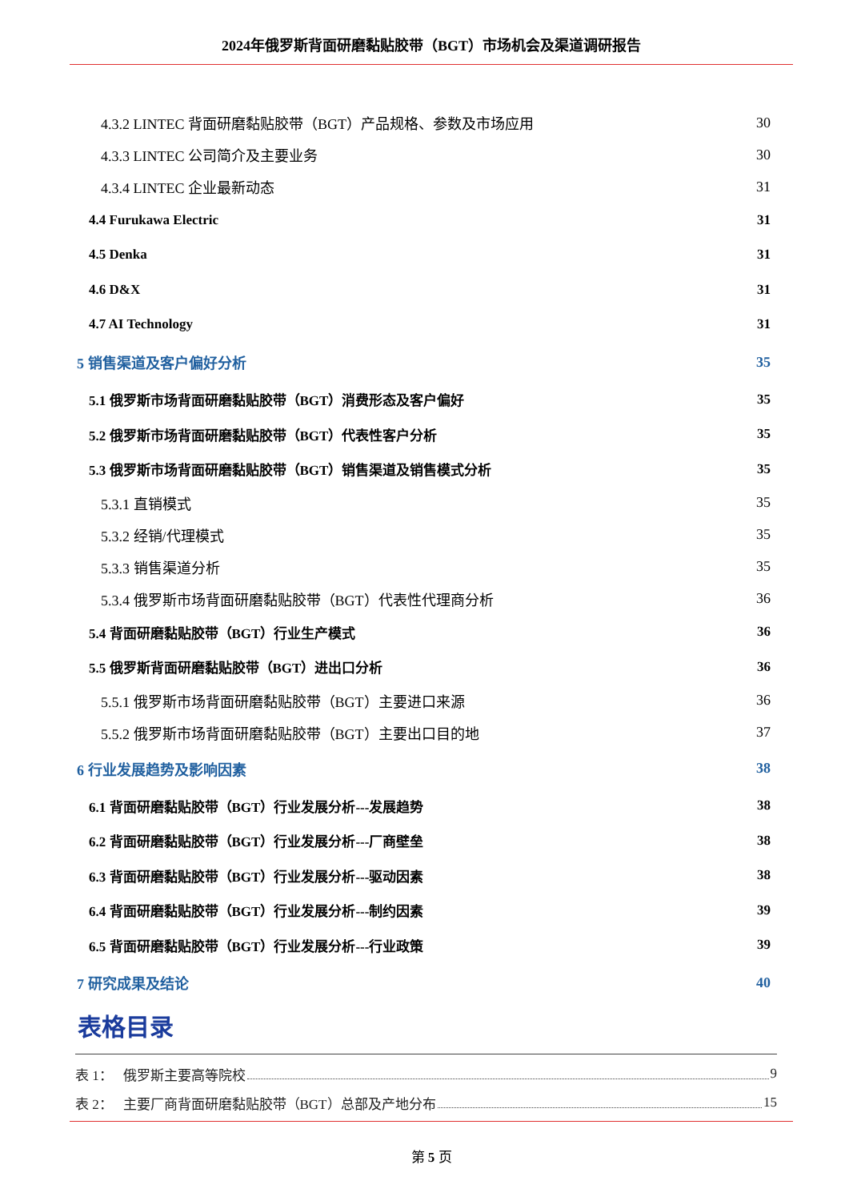2024年俄罗斯背面研磨黏贴胶带（BGT）市场机会及渠道调研报告
4.3.2 LINTEC 背面研磨黏贴胶带（BGT）产品规格、参数及市场应用 30
4.3.3 LINTEC 公司简介及主要业务 30
4.3.4 LINTEC 企业最新动态 31
4.4 Furukawa Electric 31
4.5 Denka 31
4.6 D&X 31
4.7 AI Technology 31
5 销售渠道及客户偏好分析 35
5.1 俄罗斯市场背面研磨黏贴胶带（BGT）消费形态及客户偏好 35
5.2 俄罗斯市场背面研磨黏贴胶带（BGT）代表性客户分析 35
5.3 俄罗斯市场背面研磨黏贴胶带（BGT）销售渠道及销售模式分析 35
5.3.1 直销模式 35
5.3.2 经销/代理模式 35
5.3.3 销售渠道分析 35
5.3.4 俄罗斯市场背面研磨黏贴胶带（BGT）代表性代理商分析 36
5.4 背面研磨黏贴胶带（BGT）行业生产模式 36
5.5 俄罗斯背面研磨黏贴胶带（BGT）进出口分析 36
5.5.1 俄罗斯市场背面研磨黏贴胶带（BGT）主要进口来源 36
5.5.2 俄罗斯市场背面研磨黏贴胶带（BGT）主要出口目的地 37
6 行业发展趋势及影响因素 38
6.1 背面研磨黏贴胶带（BGT）行业发展分析---发展趋势 38
6.2 背面研磨黏贴胶带（BGT）行业发展分析---厂商壁垒 38
6.3 背面研磨黏贴胶带（BGT）行业发展分析---驱动因素 38
6.4 背面研磨黏贴胶带（BGT）行业发展分析---制约因素 39
6.5 背面研磨黏贴胶带（BGT）行业发展分析---行业政策 39
7 研究成果及结论 40
表格目录
表 1： 俄罗斯主要高等院校 9
表 2： 主要厂商背面研磨黏贴胶带（BGT）总部及产地分布 15
第 5 页